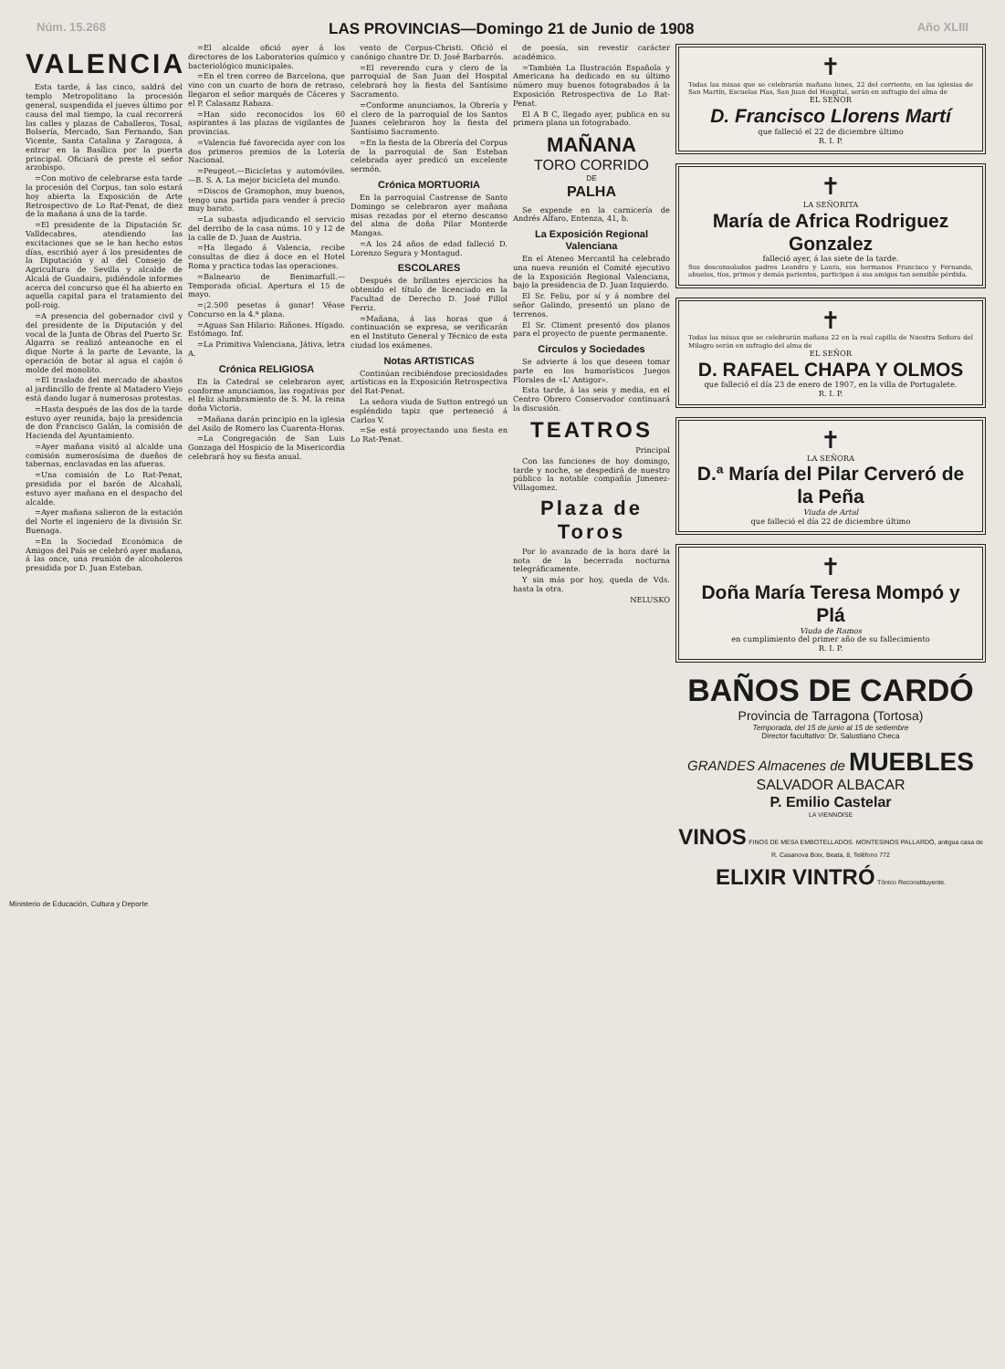Núm. 15.268 LAS PROVINCIAS—Domingo 21 de Junio de 1908 Año XLIII
VALENCIA
Esta tarde, á las cinco, saldrá del templo Metropolitano la procesión general, suspendida el jueves último por causa del mal tiempo, la cual recorrerá las calles y plazas de Caballeros, Tosal, Bolsería, Mercado, San Fernando, San Vicente, Santa Catalina y Zaragoza, á entrar en la Basílica por la puerta principal. Oficiará de preste el señor arzobispo.
=Con motivo de celebrarse esta tarde la procesión del Corpus, tan solo estará hoy abierta la Exposición de Arte Retrospectivo de Lo Rat-Penat, de diez de la mañana á una de la tarde.
=El presidente de la Diputación Sr. Valldecabres, atendiendo las excitaciones que se le han hecho estos días, escribió ayer á los presidentes de la Diputación y al del Consejo de Agricultura de Sevilla y alcalde de Alcalá de Guadaira, pidiéndole informes acerca del concurso que él ha abierto en aquella capital para el tratamiento del poll-roig.
=A presencia del gobernador civil y del presidente de la Diputación y del vocal de la Junta de Obras del Puerto Sr. Algarra se realizó anteanoche en el dique Norte á la parte de Levante, la operación de botar al agua el cajón ó molde del monolito.
=El traslado del mercado de abastos al jardincillo de frente al Matadero Viejo está dando lugar á numerosas protestas.
=Hasta después de las dos de la tarde estuvo ayer reunida, bajo la presidencia de don Francisco Galán, la comisión de Hacienda del Ayuntamiento.
=Ayer mañana visitó al alcalde una comisión numerosísima de dueños de tabernas, enclavadas en las afueras.
=Una comisión de Lo Rat-Penat, presidida por el barón de Alcahalí, estuvo ayer mañana en el despacho del alcalde.
=Ayer mañana salieron de la estación del Norte el ingeniero de la división Sr. Buenaga.
=En la Sociedad Económica de Amigos del País se celebró ayer mañana, á las once, una reunión de alcoholeros presidida por D. Juan Esteban.
=El alcalde ofició ayer á los directores de los Laboratorios químico y bacteriológico municipales.
=En el tren correo de Barcelona, que vino con un cuarto de hora de retraso, llegaron el señor marqués de Cáceres y el P. Calasanz Rabaza.
=Han sido reconocidos los 60 aspirantes á las plazas de vigilantes de provincias.
=Valencia fué favorecida ayer con los dos primeros premios de la Lotería Nacional.
=Peugeot.—Bicicletas y automóviles.—B. S. A. La mejor bicicleta del mundo.
=Discos de Gramophon, muy buenos, tengo una partida para vender á precio muy barato.
=La subasta adjudicando el servicio del derribo de la casa núms. 10 y 12 de la calle de D. Juan de Austria.
=Ha llegado á Valencia, recibe consultas de diez á doce en el Hotel Roma y practica todas las operaciones.
=Balneario de Benimarfull.—Temporada oficial. Apertura el 15 de mayo.
=¡2.500 pesetas á ganar! Véase Concurso en la 4.ª plana.
=Aguas San Hilario: Riñones. Hígado. Estómago. Inf.
=La Primitiva Valenciana, Játiva, letra A.
Crónica RELIGIOSA
En la Catedral se celebraron ayer, conforme anunciamos, las rogativas por el feliz alumbramiento de S. M. la reina doña Victoria.
=Mañana darán principio en la iglesia del Asilo de Romero las Cuarenta-Horas.
=La Congregación de San Luis Gonzaga del Hospicio de la Misericordia celebrará hoy su fiesta anual.
vento de Corpus-Christi. Ofició el canónigo chantre Dr. D. José Barbarrós.
=El reverendo cura y clero de la parroquial de San Juan del Hospital celebrará hoy la fiesta del Santísimo Sacramento.
=Conforme anunciamos, la Obrería y el clero de la parroquial de los Santos Juanes celebraron hoy la fiesta del Santísimo Sacramento.
=En la fiesta de la Obrería del Corpus de la parroquial de San Esteban celebrada ayer predicó un excelente sermón.
Crónica MORTUORIA
En la parroquial Castrense de Santo Domingo se celebraron ayer mañana misas rezadas por el eterno descanso del alma de doña Pilar Monterde Mangas.
=A los 24 años de edad falleció D. Lorenzo Segura y Montagud.
ESCOLARES
Después de brillantes ejercicios ha obtenido el título de licenciado en la Facultad de Derecho D. José Fillol Ferriz.
=Mañana, á las horas que á continuación se expresa, se verificarán en el Instituto General y Técnico de esta ciudad los exámenes.
Notas ARTISTICAS
Continúan recibiéndose preciosidades artísticas en la Exposición Retrospectiva del Rat-Penat.
La señora viuda de Sutton entregó un espléndido tapiz que perteneció á Carlos V.
=Se está proyectando una fiesta en Lo Rat-Penat.
de poesía, sin revestir carácter académico.
=También La Ilustración Española y Americana ha dedicado en su último número muy buenos fotograbados á la Exposición Retrospectiva de Lo Rat-Penat.
El A B C, llegado ayer, publica en su primera plana un fotograbado.
MAÑANA
TORO CORRIDO
DE
PALHA
Se expende en la carnicería de Andrés Alfaro, Entenza, 41, b.
La Exposición Regional Valenciana
En el Ateneo Mercantil ha celebrado una nueva reunión el Comité ejecutivo de la Exposición Regional Valenciana, bajo la presidencia de D. Juan Izquierdo.
El Sr. Feliu, por sí y á nombre del señor Galindo, presentó un plano de terrenos.
El Sr. Climent presentó dos planos para el proyecto de puente permanente.
Circulos y Sociedades
Se advierte á los que deseen tomar parte en los humorísticos Juegos Florales de «L' Antigor».
Esta tarde, á las seis y media, en el Centro Obrero Conservador continuará la discusión.
TEATROS
Principal
Con las funciones de hoy domingo, tarde y noche, se despedirá de nuestro público la notable compañía Jimenez-Villagomez.
Plaza de Toros
Por lo avanzado de la hora daré la nota de la becerrada nocturna telegráficamente.
Y sin más por hoy, queda de Vds. hasta la otra.
NELUSKO
✝
Todas las misas que se celebrarán mañana lunes, 22 del corriente, en las iglesias de San Martín, Escuelas Pías, San Juan del Hospital, serán en sufragio del alma de
EL SEÑOR
D. Francisco Llorens Martí
que falleció el 22 de diciembre último
R. I. P.
✝
LA SEÑORITA
María de Africa Rodriguez Gonzalez
falleció ayer, á las siete de la tarde.
Sus desconsolados padres Leandro y Laura, sus hermanos Francisco y Fernando, abuelos, tíos, primos y demás parientes, participan á sus amigos tan sensible pérdida.
✝
Todas las misas que se celebrarán mañana 22 en la real capilla de Nuestra Señora del Milagro serán en sufragio del alma de
EL SEÑOR
D. RAFAEL CHAPA Y OLMOS
que falleció el día 23 de enero de 1907, en la villa de Portugalete.
R. I. P.
✝
LA SEÑORA
D.ª María del Pilar Cerveró de la Peña
Viuda de Artal
que falleció el día 22 de diciembre último
✝
Doña María Teresa Mompó y Plá
Viuda de Ramos
en cumplimiento del primer año de su fallecimiento
R. I. P.
BAÑOS DE CARDÓ
Provincia de Tarragona (Tortosa)
Temporada, del 15 de junio al 15 de setiembre
Director facultativo: Dr. Salustiano Checa
GRANDES Almacenes de MUEBLES
SALVADOR ALBACAR
P. Emilio Castelar
LA VIENNOISE
VINOS FINOS DE MESA EMBOTELLADOS. MONTESINOS PALLARDÓ, antigua casa de R. Casanova Boix, Beata, 8, Teléfono 772
ELIXIR VINTRÓ Tónico Reconstituyente.
Ministerio de Educación, Cultura y Deporte